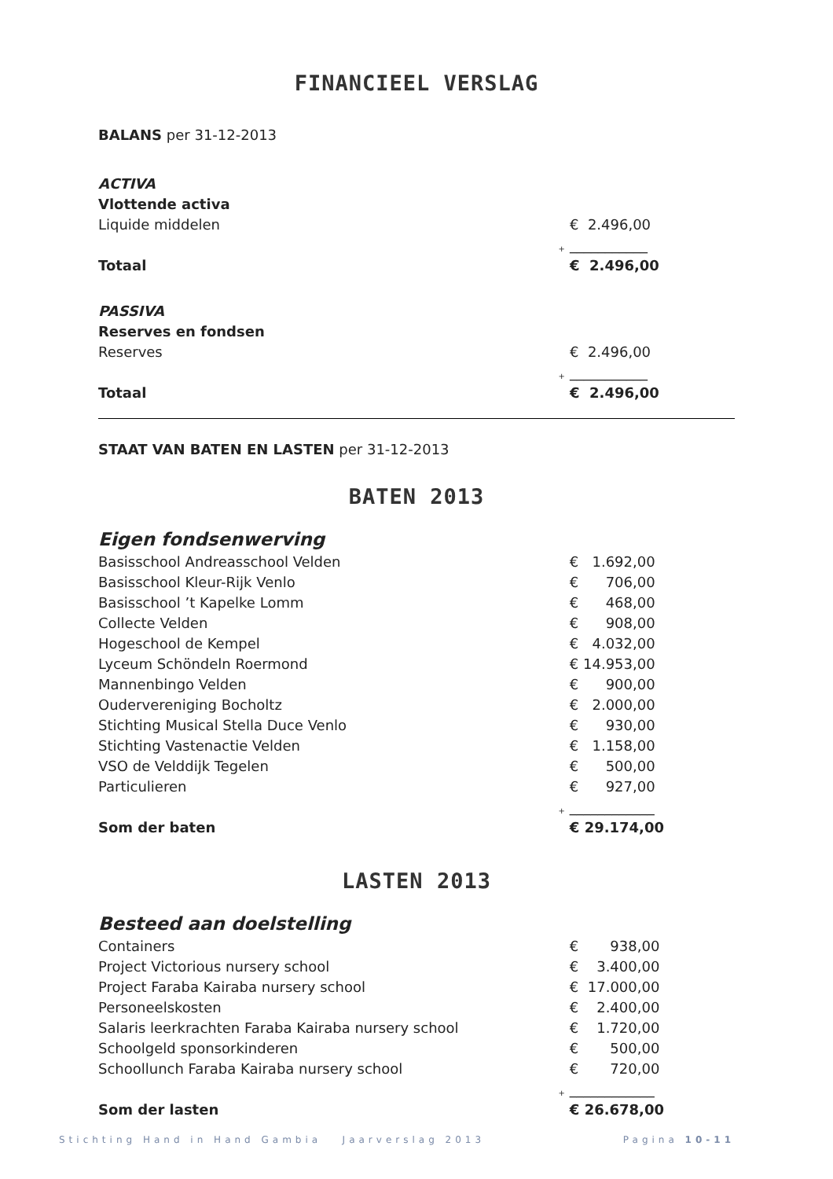FINANCIEEL VERSLAG
BALANS per 31-12-2013
| ACTIVA | | |
| Vlottende activa | | |
| Liquide middelen | | € 2.496,00 |
| | + | ___________ |
| Totaal | | € 2.496,00 |
| PASSIVA | | |
| Reserves en fondsen | | |
| Reserves | | € 2.496,00 |
| | + | ___________ |
| Totaal | | € 2.496,00 |
STAAT VAN BATEN EN LASTEN per 31-12-2013
BATEN 2013
| Eigen fondsenwerving | | |
| Basisschool Andreasschool Velden | | € 1.692,00 |
| Basisschool Kleur-Rijk Venlo | | € 706,00 |
| Basisschool ’t Kapelke Lomm | | € 468,00 |
| Collecte Velden | | € 908,00 |
| Hogeschool de Kempel | | € 4.032,00 |
| Lyceum Schöndeln Roermond | | € 14.953,00 |
| Mannenbingo Velden | | € 900,00 |
| Oudervereniging Bocholtz | | € 2.000,00 |
| Stichting Musical Stella Duce Venlo | | € 930,00 |
| Stichting Vastenactie Velden | | € 1.158,00 |
| VSO de Velddijk Tegelen | | € 500,00 |
| Particulieren | | € 927,00 |
| | + | ____________ |
| Som der baten | | € 29.174,00 |
LASTEN 2013
| Besteed aan doelstelling | | |
| Containers | | € 938,00 |
| Project Victorious nursery school | | € 3.400,00 |
| Project Faraba Kairaba nursery school | | € 17.000,00 |
| Personeelskosten | | € 2.400,00 |
| Salaris leerkrachten Faraba Kairaba nursery school | | € 1.720,00 |
| Schoolgeld sponsorkinderen | | € 500,00 |
| Schoollunch Faraba Kairaba nursery school | | € 720,00 |
| | + | ____________ |
| Som der lasten | | € 26.678,00 |
Stichting Hand in Hand Gambia Jaarverslag 2013 Pagina 10-11